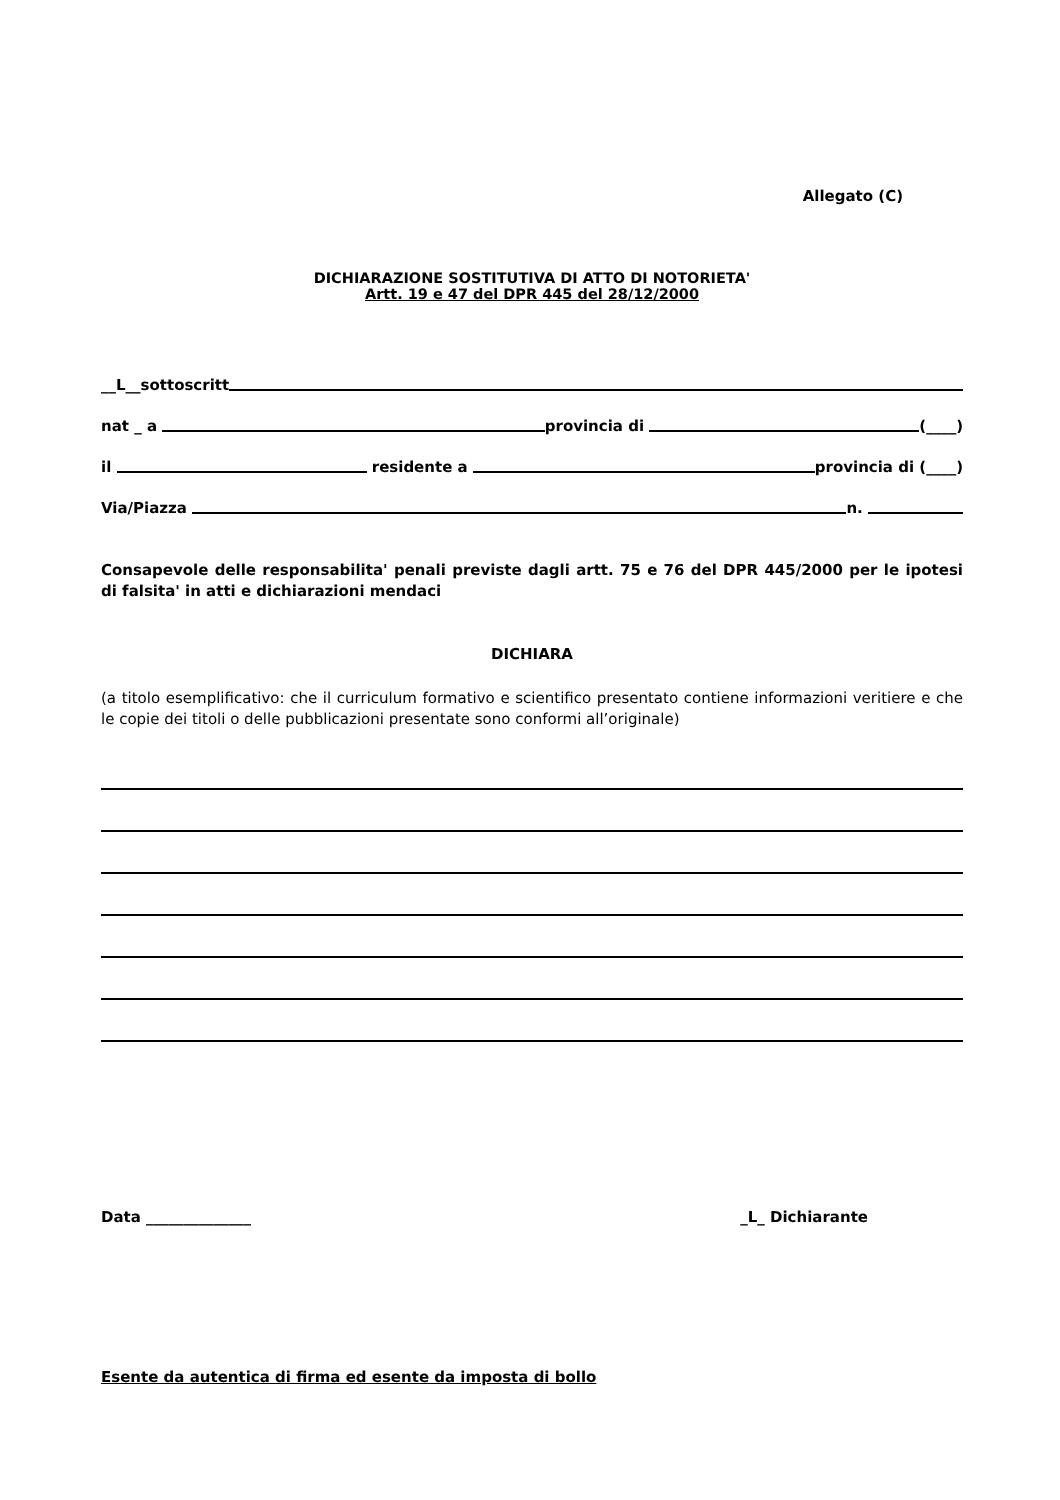Allegato (C)
DICHIARAZIONE SOSTITUTIVA DI ATTO DI NOTORIETA'
Artt. 19 e 47 del DPR 445 del 28/12/2000
__L__sottoscritt
nat _ a provincia di (____)
il residente a provincia di (____)
Via/Piazza n.
Consapevole delle responsabilita' penali previste dagli artt. 75 e 76 del DPR 445/2000 per le ipotesi di falsita' in atti e dichiarazioni mendaci
DICHIARA
(a titolo esemplificativo: che il curriculum formativo e scientifico presentato contiene informazioni veritiere e che le copie dei titoli o delle pubblicazioni presentate sono conformi all’originale)
Data ______________ _L_ Dichiarante
Esente da autentica di firma ed esente da imposta di bollo